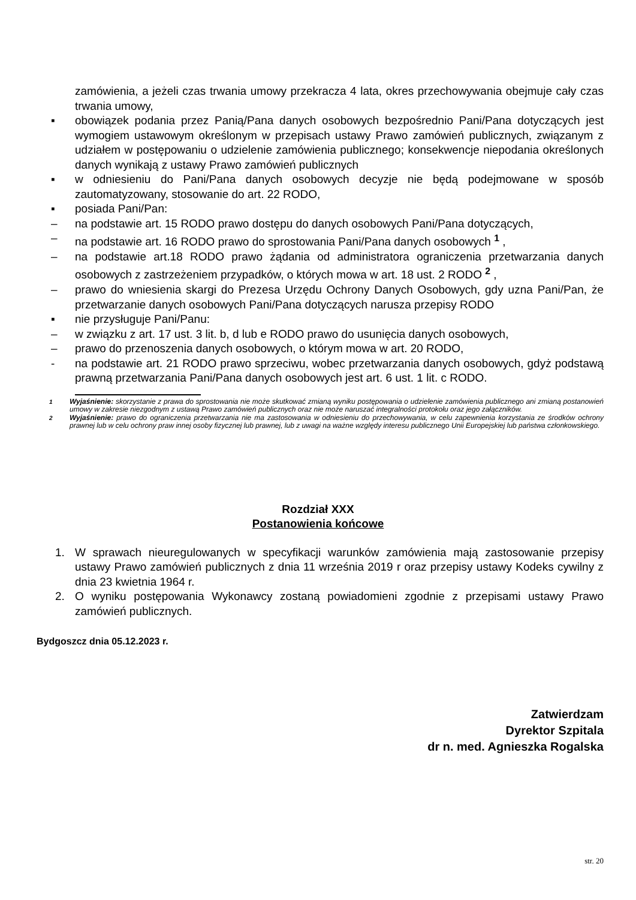zamówienia, a jeżeli czas trwania umowy przekracza 4 lata, okres przechowywania obejmuje cały czas trwania umowy,
▪ obowiązek podania przez Panią/Pana danych osobowych bezpośrednio Pani/Pana dotyczących jest wymogiem ustawowym określonym w przepisach ustawy Prawo zamówień publicznych, związanym z udziałem w postępowaniu o udzielenie zamówienia publicznego; konsekwencje niepodania określonych danych wynikają z ustawy Prawo zamówień publicznych
▪ w odniesieniu do Pani/Pana danych osobowych decyzje nie będą podejmowane w sposób zautomatyzowany, stosowanie do art. 22 RODO,
▪ posiada Pani/Pan:
– na podstawie art. 15 RODO prawo dostępu do danych osobowych Pani/Pana dotyczących,
– na podstawie art. 16 RODO prawo do sprostowania Pani/Pana danych osobowych <sup>1</sup> ,
– na podstawie art.18 RODO prawo żądania od administratora ograniczenia przetwarzania danych osobowych z zastrzeżeniem przypadków, o których mowa w art. 18 ust. 2 RODO <sup>2</sup> ,
– prawo do wniesienia skargi do Prezesa Urzędu Ochrony Danych Osobowych, gdy uzna Pani/Pan, że przetwarzanie danych osobowych Pani/Pana dotyczących narusza przepisy RODO
▪ nie przysługuje Pani/Panu:
– w związku z art. 17 ust. 3 lit. b, d lub e RODO prawo do usunięcia danych osobowych,
– prawo do przenoszenia danych osobowych, o którym mowa w art. 20 RODO,
- na podstawie art. 21 RODO prawo sprzeciwu, wobec przetwarzania danych osobowych, gdyż podstawą prawną przetwarzania Pani/Pana danych osobowych jest art. 6 ust. 1 lit. c RODO.
<sup>1</sup> Wyjaśnienie: skorzystanie z prawa do sprostowania nie może skutkować zmianą wyniku postępowania o udzielenie zamówienia publicznego ani zmianą postanowień umowy w zakresie niezgodnym z ustawą Prawo zamówień publicznych oraz nie może naruszać integralności protokołu oraz jego załączników.
<sup>2</sup> Wyjaśnienie: prawo do ograniczenia przetwarzania nie ma zastosowania w odniesieniu do przechowywania, w celu zapewnienia korzystania ze środków ochrony prawnej lub w celu ochrony praw innej osoby fizycznej lub prawnej, lub z uwagi na ważne względy interesu publicznego Unii Europejskiej lub państwa członkowskiego.
Rozdział XXX
Postanowienia końcowe
1. W sprawach nieuregulowanych w specyfikacji warunków zamówienia mają zastosowanie przepisy ustawy Prawo zamówień publicznych z dnia 11 września 2019 r oraz przepisy ustawy Kodeks cywilny z dnia 23 kwietnia 1964 r.
2. O wyniku postępowania Wykonawcy zostaną powiadomieni zgodnie z przepisami ustawy Prawo zamówień publicznych.
Bydgoszcz dnia 05.12.2023 r.
Zatwierdzam
Dyrektor Szpitala
dr n. med. Agnieszka Rogalska
str. 20